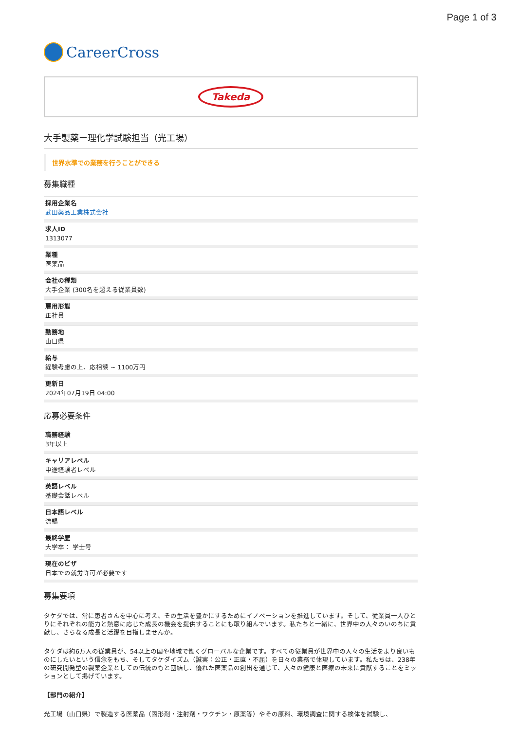Page 1 of 3
CareerCross
Takeda
大手製薬ー理化学試験担当（光工場）
世界水準での業務を行うことができる
募集職種
採用企業名
武田薬品工業株式会社
求人ID
1313077
業種
医薬品
会社の種類
大手企業 (300名を超える従業員数)
雇用形態
正社員
勤務地
山口県
給与
経験考慮の上、応相談 ~ 1100万円
更新日
2024年07月19日 04:00
応募必要条件
職務経験
3年以上
キャリアレベル
中途経験者レベル
英語レベル
基礎会話レベル
日本語レベル
流暢
最終学歴
大学卒： 学士号
現在のビザ
日本での就労許可が必要です
募集要項
タケダでは、常に患者さんを中心に考え、その生活を豊かにするためにイノベーションを推進しています。そして、従業員一人ひとりにそれぞれの能力と熱意に応じた成長の機会を提供することにも取り組んでいます。私たちと一緒に、世界中の人々のいのちに貢献し、さらなる成長と活躍を目指しませんか。
タケダは約6万人の従業員が、54以上の国や地域で働くグローバルな企業です。すべての従業員が世界中の人々の生活をより良いものにしたいという信念をもち、そしてタケダイズム（誠実：公正・正直・不屈）を日々の業務で体現しています。私たちは、238年の研究開発型の製薬企業としての伝統のもと団結し、優れた医薬品の創出を通じて、人々の健康と医療の未来に貢献することをミッションとして掲げています。
【部門の紹介】
光工場（山口県）で製造する医薬品（固形剤・注射剤・ワクチン・原薬等）やその原料、環境調査に関する検体を試験し、